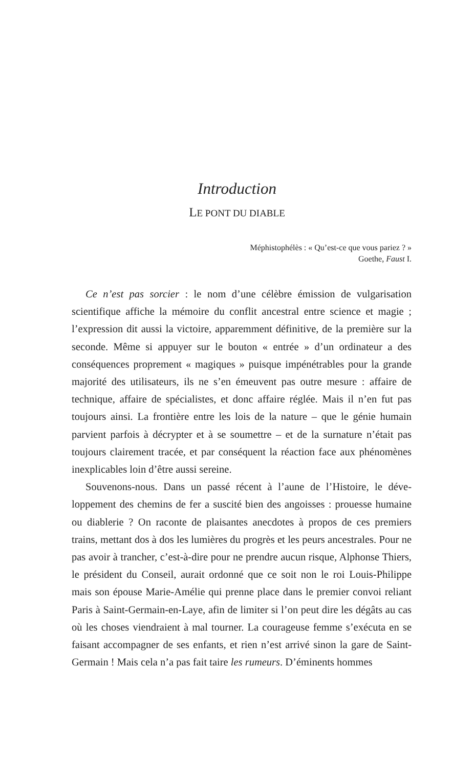Introduction
LE PONT DU DIABLE
Méphistophélès : « Qu’est-ce que vous pariez ? »
Goethe, Faust I.
Ce n’est pas sorcier : le nom d’une célèbre émission de vulgarisation scientifique affiche la mémoire du conflit ancestral entre science et magie ; l’expression dit aussi la victoire, apparemment définitive, de la première sur la seconde. Même si appuyer sur le bouton « entrée » d’un ordinateur a des conséquences proprement « magiques » puisque impénétrables pour la grande majorité des utilisateurs, ils ne s’en émeuvent pas outre mesure : affaire de technique, affaire de spécialistes, et donc affaire réglée. Mais il n’en fut pas toujours ainsi. La frontière entre les lois de la nature – que le génie humain parvient parfois à décrypter et à se soumettre – et de la sur­nature n’était pas toujours clairement tracée, et par conséquent la réaction face aux phénomènes inexplicables loin d’être aussi sereine.
Souvenons-nous. Dans un passé récent à l’aune de l’Histoire, le déve­loppement des chemins de fer a suscité bien des angoisses : prouesse humaine ou diablerie ? On raconte de plaisantes anecdotes à propos de ces premiers trains, mettant dos à dos les lumières du progrès et les peurs ancestrales. Pour ne pas avoir à trancher, c’est-à-dire pour ne prendre aucun risque, Alphonse Thiers, le président du Conseil, aurait ordonné que ce soit non le roi Louis-Philippe mais son épouse Marie-Amélie qui prenne place dans le premier convoi reliant Paris à Saint-Germain-en-Laye, afin de limiter si l’on peut dire les dégâts au cas où les choses viendraient à mal tourner. La courageuse femme s’exécuta en se faisant accompagner de ses enfants, et rien n’est arrivé sinon la gare de Saint-Germain ! Mais cela n’a pas fait taire les rumeurs. D’éminents hommes